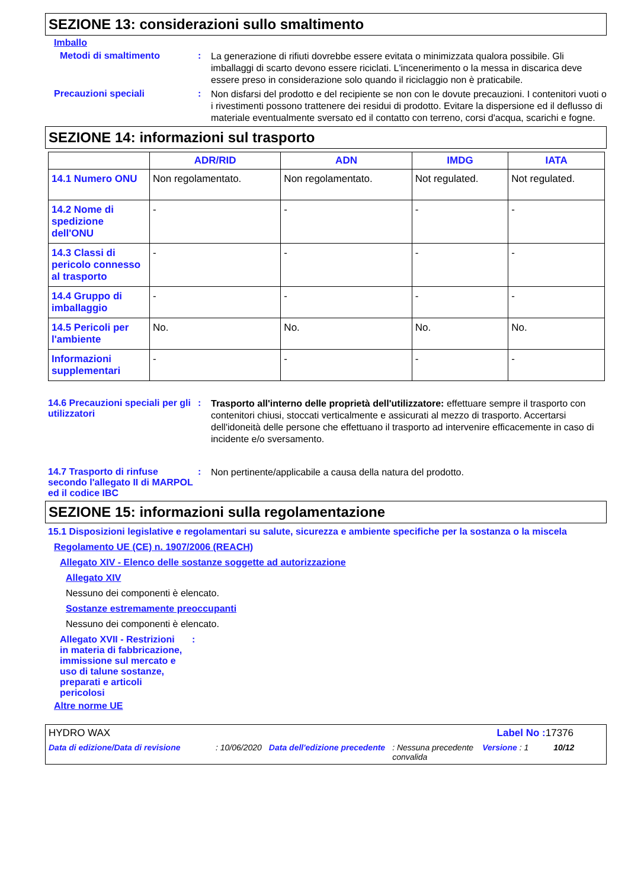SEZIONE 13: considerazioni sullo smaltimento
Imballo
Metodi di smaltimento :
La generazione di rifiuti dovrebbe essere evitata o minimizzata qualora possibile. Gli imballaggi di scarto devono essere riciclati. L'incenerimento o la messa in discarica deve essere preso in considerazione solo quando il riciclaggio non è praticabile.
Precauzioni speciali :
Non disfarsi del prodotto e del recipiente se non con le dovute precauzioni. I contenitori vuoti o i rivestimenti possono trattenere dei residui di prodotto. Evitare la dispersione ed il deflusso di materiale eventualmente sversato ed il contatto con terreno, corsi d'acqua, scarichi e fogne.
SEZIONE 14: informazioni sul trasporto
| | ADR/RID | ADN | IMDG | IATA |
| --- | --- | --- | --- | --- |
| 14.1 Numero ONU | Non regolamentato. | Non regolamentato. | Not regulated. | Not regulated. |
| 14.2 Nome di spedizione dell'ONU | - | - | - | - |
| 14.3 Classi di pericolo connesso al trasporto | - | - | - | - |
| 14.4 Gruppo di imballaggio | - | - | - | - |
| 14.5 Pericoli per l'ambiente | No. | No. | No. | No. |
| Informazioni supplementari | - | - | - | - |
14.6 Precauzioni speciali per gli utilizzatori
:
Trasporto all'interno delle proprietà dell'utilizzatore: effettuare sempre il trasporto con contenitori chiusi, stoccati verticalmente e assicurati al mezzo di trasporto. Accertarsi dell'idoneità delle persone che effettuano il trasporto ad intervenire efficacemente in caso di incidente e/o sversamento.
14.7 Trasporto di rinfuse secondo l'allegato II di MARPOL ed il codice IBC
:
Non pertinente/applicabile a causa della natura del prodotto.
SEZIONE 15: informazioni sulla regolamentazione
15.1 Disposizioni legislative e regolamentari su salute, sicurezza e ambiente specifiche per la sostanza o la miscela
Regolamento UE (CE) n. 1907/2006 (REACH)
Allegato XIV - Elenco delle sostanze soggette ad autorizzazione
Allegato XIV
Nessuno dei componenti è elencato.
Sostanze estremamente preoccupanti
Nessuno dei componenti è elencato.
Allegato XVII - Restrizioni in materia di fabbricazione, immissione sul mercato e uso di talune sostanze, preparati e articoli pericolosi
:
Altre norme UE
HYDRO WAX Label No : 17376
Data di edizione/Data di revisione: 10/06/2020 Data dell'edizione precedente: Nessuna precedente convalida Versione : 1 10/12